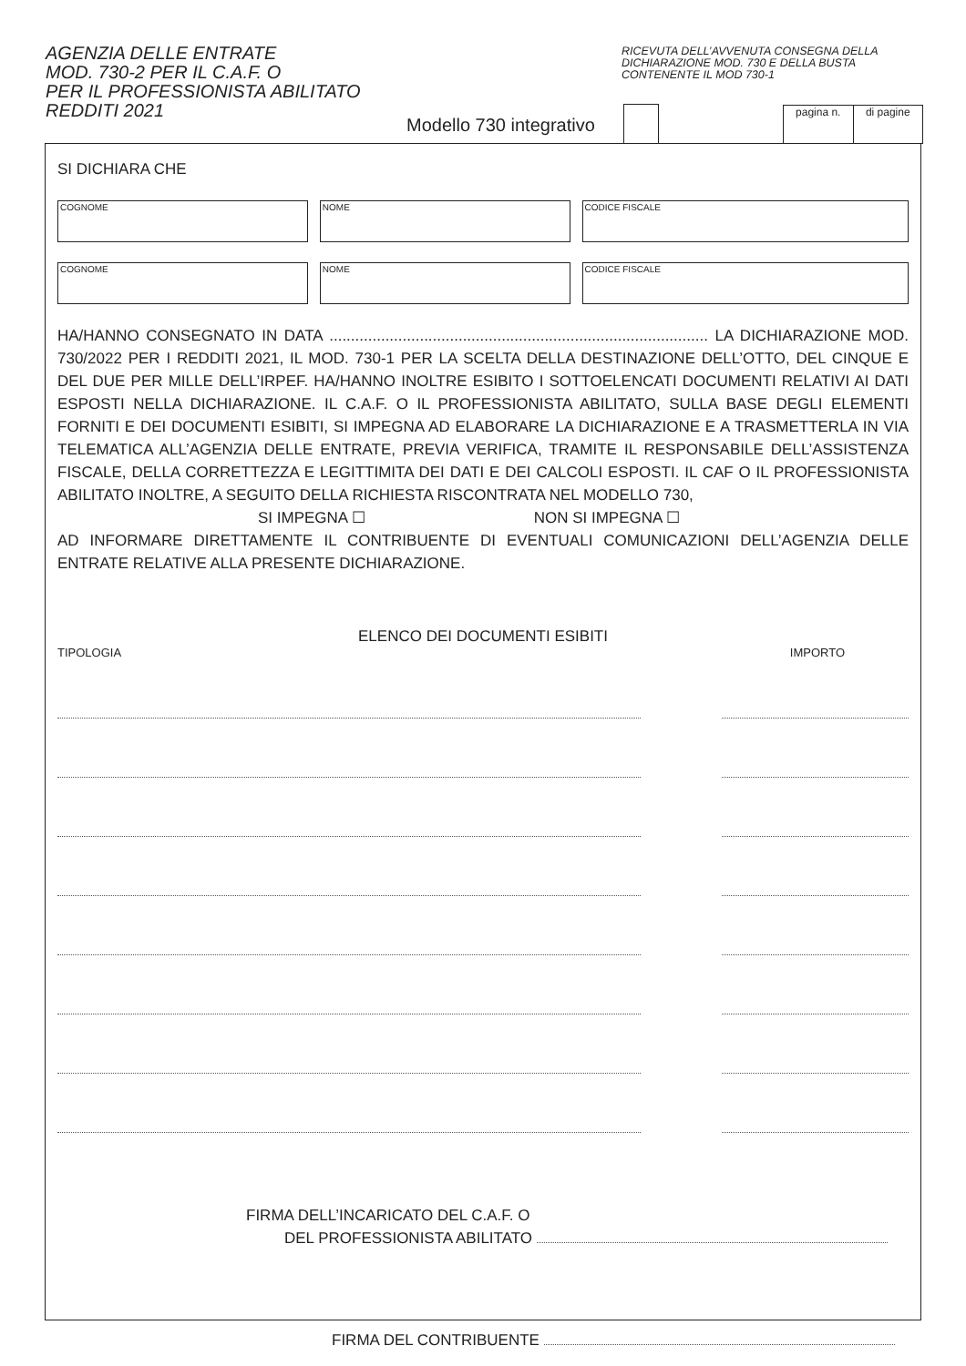AGENZIA DELLE ENTRATE
MOD. 730-2 PER IL C.A.F. O
PER IL PROFESSIONISTA ABILITATO
REDDITI 2021
RICEVUTA DELL’AVVENUTA CONSEGNA DELLA
DICHIARAZIONE MOD. 730 E DELLA BUSTA
CONTENENTE IL MOD 730-1
Modello 730 integrativo
pagina n. di pagine
SI DICHIARA CHE
COGNOME NOME CODICE FISCALE
COGNOME NOME CODICE FISCALE
HA/HANNO CONSEGNATO IN DATA ........................................................................................ LA DICHIARAZIONE MOD. 730/2022 PER I REDDITI 2021, IL MOD. 730-1 PER LA SCELTA DELLA DESTINAZIONE DELL’OTTO, DEL CINQUE E DEL DUE PER MILLE DELL’IRPEF. HA/HANNO INOLTRE ESIBITO I SOTTOELENCATI DOCUMENTI RELATIVI AI DATI ESPOSTI NELLA DICHIARAZIONE. IL C.A.F. O IL PROFESSIONISTA ABILITATO, SULLA BASE DEGLI ELEMENTI FORNITI E DEI DOCUMENTI ESIBITI, SI IMPEGNA AD ELABORARE LA DICHIARAZIONE E A TRASMETTERLA IN VIA TELEMATICA ALL’AGENZIA DELLE ENTRATE, PREVIA VERIFICA, TRAMITE IL RESPONSABILE DELL’ASSISTENZA FISCALE, DELLA CORRETTEZZA E LEGITTIMITA DEI DATI E DEI CALCOLI ESPOSTI. IL CAF O IL PROFESSIONISTA ABILITATO INOLTRE, A SEGUITO DELLA RICHIESTA RISCONTRATA NEL MODELLO 730,
SI IMPEGNA ☐ NON SI IMPEGNA ☐
AD INFORMARE DIRETTAMENTE IL CONTRIBUENTE DI EVENTUALI COMUNICAZIONI DELL’AGENZIA DELLE ENTRATE RELATIVE ALLA PRESENTE DICHIARAZIONE.
ELENCO DEI DOCUMENTI ESIBITI
TIPOLOGIA IMPORTO
FIRMA DELL’INCARICATO DEL C.A.F. O
DEL PROFESSIONISTA ABILITATO
FIRMA DEL CONTRIBUENTE